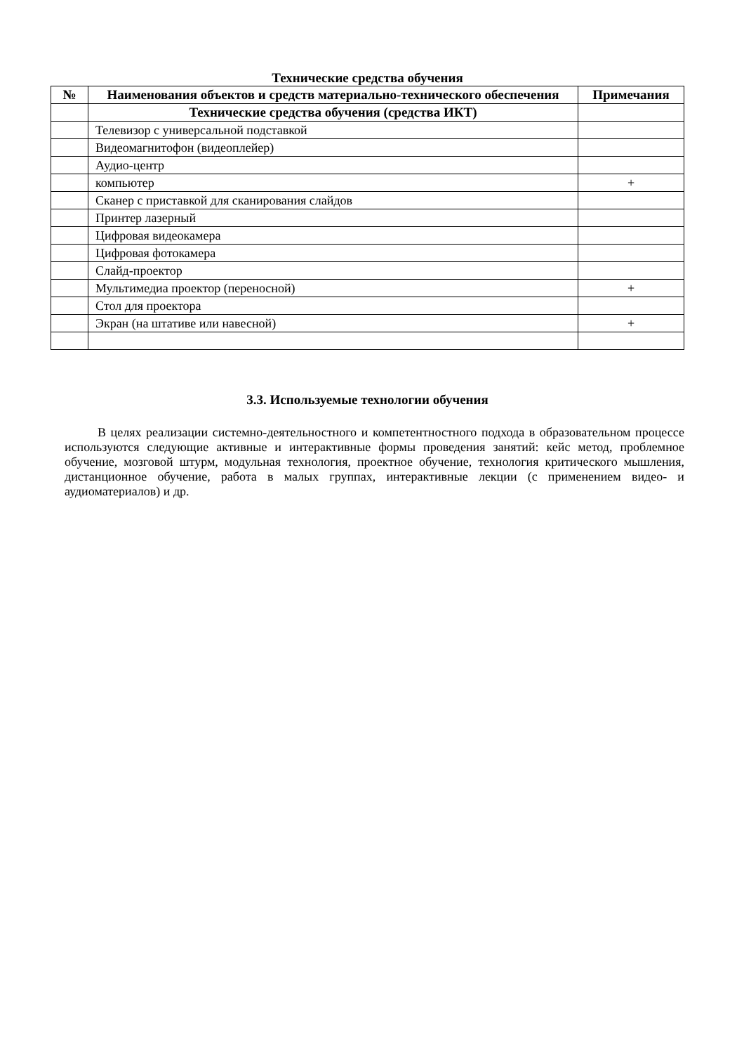Технические средства обучения
| № | Наименования объектов и средств материально-технического обеспечения | Примечания |
| --- | --- | --- |
| | Технические средства обучения (средства ИКТ) | |
| | Телевизор с универсальной подставкой | |
| | Видеомагнитофон (видеоплейер) | |
| | Аудио-центр | |
| | компьютер | + |
| | Сканер с приставкой для сканирования слайдов | |
| | Принтер лазерный | |
| | Цифровая видеокамера | |
| | Цифровая фотокамера | |
| | Слайд-проектор | |
| | Мультимедиа проектор (переносной) | + |
| | Стол для проектора | |
| | Экран (на штативе или навесной) | + |
3.3. Используемые технологии обучения
В целях реализации системно-деятельностного и компетентностного подхода в образовательном процессе используются следующие активные и интерактивные формы проведения занятий: кейс метод, проблемное обучение, мозговой штурм, модульная технология, проектное обучение, технология критического мышления, дистанционное обучение, работа в малых группах, интерактивные лекции (с применением видео- и аудиоматериалов) и др.